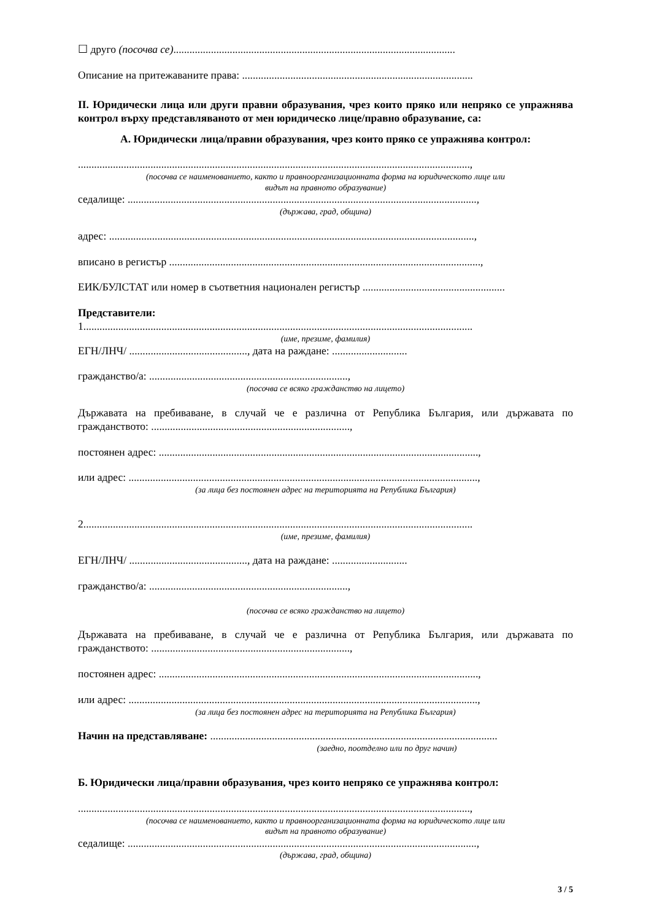☐ друго (посочва се).........................................................................................................
Описание на притежаваните права: ......................................................................................
II. Юридически лица или други правни образувания, чрез които пряко или непряко се упражнява контрол върху представляваното от мен юридическо лице/правно образувание, са:
А. Юридически лица/правни образувания, чрез които пряко се упражнява контрол:
..................................................................................................................................................,
(посочва се наименованието, както и правноорганизационната форма на юридическото лице или
видът на правното образувание)
седалище: ..................................................................................................................................,
(държава, град, община)
адрес: ........................................................................................................................................,
вписано в регистър ....................................................................................................................,
ЕИК/БУЛСТАТ или номер в съответния национален регистър .....................................................
Представители:
1.................................................................................................................................................
(име, презиме, фамилия)
ЕГН/ЛНЧ/ ............................................, дата на раждане: ............................
гражданство/а: ..........................................................................,
(посочва се всяко гражданство на лицето)
Държавата на пребиваване, в случай че е различна от Република България, или държавата по гражданството: ..........................................................................,
постоянен адрес: .......................................................................................................................,
или адрес: ..................................................................................................................................,
(за лица без постоянен адрес на територията на Република България)
2.................................................................................................................................................
(име, презиме, фамилия)
ЕГН/ЛНЧ/ ............................................, дата на раждане: ............................
гражданство/а: ..........................................................................,
(посочва се всяко гражданство на лицето)
Държавата на пребиваване, в случай че е различна от Република България, или държавата по гражданството: ..........................................................................,
постоянен адрес: .......................................................................................................................,
или адрес: ..................................................................................................................................,
(за лица без постоянен адрес на територията на Република България)
Начин на представляване: ...........................................................................................................
(заедно, поотделно или по друг начин)
Б. Юридически лица/правни образувания, чрез които непряко се упражнява контрол:
..................................................................................................................................................,
(посочва се наименованието, както и правноорганизационната форма на юридическото лице или
видът на правното образувание)
седалище: ..................................................................................................................................,
(държава, град, община)
3 / 5